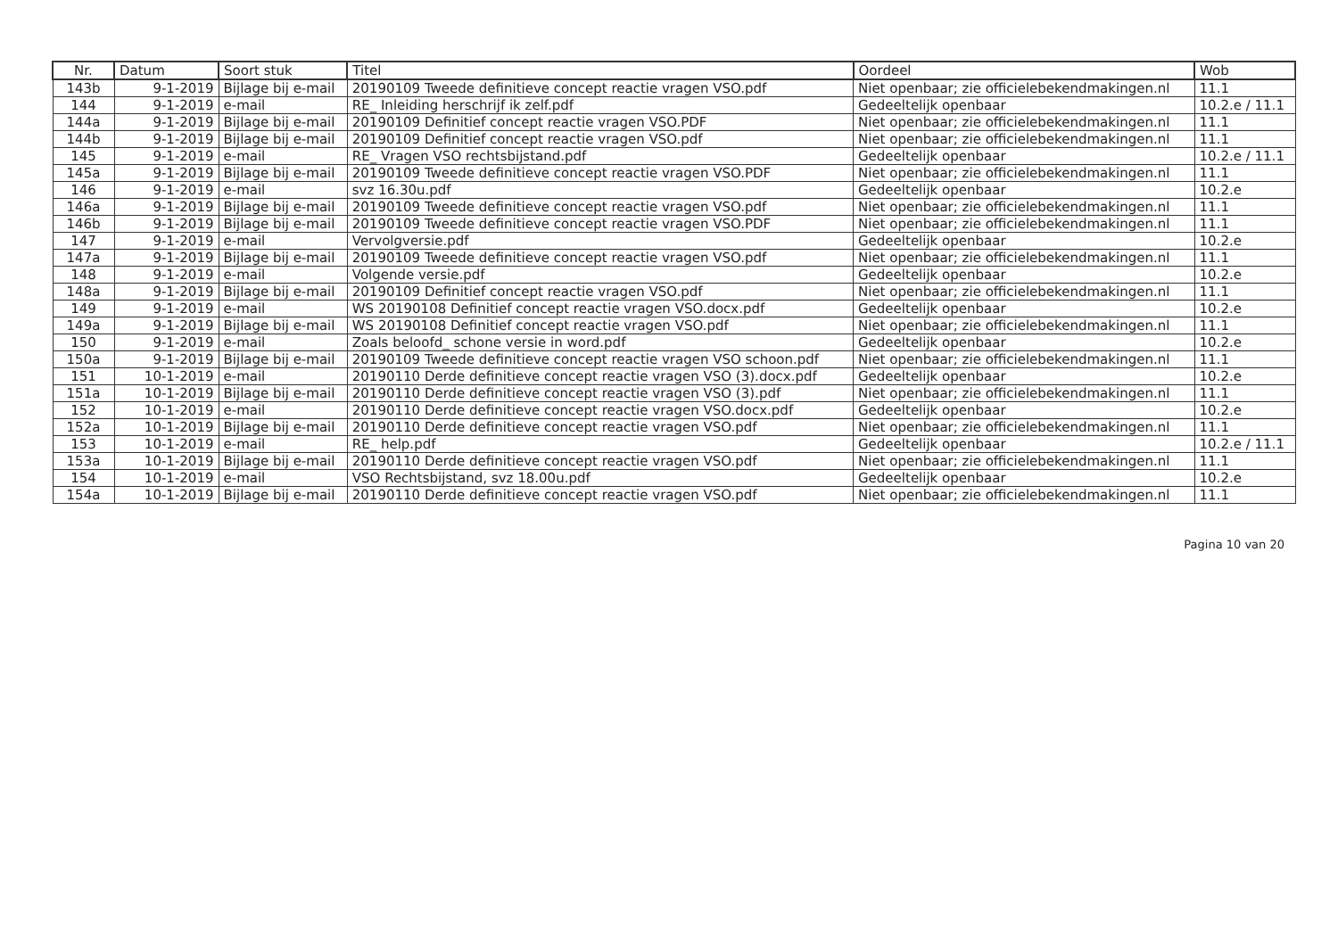| Nr. | Datum | Soort stuk | Titel | Oordeel | Wob |
| --- | --- | --- | --- | --- | --- |
| 143b | 9-1-2019 | Bijlage bij e-mail | 20190109 Tweede definitieve concept reactie vragen VSO.pdf | Niet openbaar; zie officielebekendmakingen.nl | 11.1 |
| 144 | 9-1-2019 | e-mail | RE_ Inleiding herschrijf ik zelf.pdf | Gedeeltelijk openbaar | 10.2.e / 11.1 |
| 144a | 9-1-2019 | Bijlage bij e-mail | 20190109 Definitief concept reactie vragen VSO.PDF | Niet openbaar; zie officielebekendmakingen.nl | 11.1 |
| 144b | 9-1-2019 | Bijlage bij e-mail | 20190109 Definitief concept reactie vragen VSO.pdf | Niet openbaar; zie officielebekendmakingen.nl | 11.1 |
| 145 | 9-1-2019 | e-mail | RE_ Vragen VSO rechtsbijstand.pdf | Gedeeltelijk openbaar | 10.2.e / 11.1 |
| 145a | 9-1-2019 | Bijlage bij e-mail | 20190109 Tweede definitieve concept reactie vragen VSO.PDF | Niet openbaar; zie officielebekendmakingen.nl | 11.1 |
| 146 | 9-1-2019 | e-mail | svz 16.30u.pdf | Gedeeltelijk openbaar | 10.2.e |
| 146a | 9-1-2019 | Bijlage bij e-mail | 20190109 Tweede definitieve concept reactie vragen VSO.pdf | Niet openbaar; zie officielebekendmakingen.nl | 11.1 |
| 146b | 9-1-2019 | Bijlage bij e-mail | 20190109 Tweede definitieve concept reactie vragen VSO.PDF | Niet openbaar; zie officielebekendmakingen.nl | 11.1 |
| 147 | 9-1-2019 | e-mail | Vervolgversie.pdf | Gedeeltelijk openbaar | 10.2.e |
| 147a | 9-1-2019 | Bijlage bij e-mail | 20190109 Tweede definitieve concept reactie vragen VSO.pdf | Niet openbaar; zie officielebekendmakingen.nl | 11.1 |
| 148 | 9-1-2019 | e-mail | Volgende versie.pdf | Gedeeltelijk openbaar | 10.2.e |
| 148a | 9-1-2019 | Bijlage bij e-mail | 20190109 Definitief concept reactie vragen VSO.pdf | Niet openbaar; zie officielebekendmakingen.nl | 11.1 |
| 149 | 9-1-2019 | e-mail | WS 20190108 Definitief concept reactie vragen VSO.docx.pdf | Gedeeltelijk openbaar | 10.2.e |
| 149a | 9-1-2019 | Bijlage bij e-mail | WS 20190108 Definitief concept reactie vragen VSO.pdf | Niet openbaar; zie officielebekendmakingen.nl | 11.1 |
| 150 | 9-1-2019 | e-mail | Zoals beloofd_ schone versie in word.pdf | Gedeeltelijk openbaar | 10.2.e |
| 150a | 9-1-2019 | Bijlage bij e-mail | 20190109 Tweede definitieve concept reactie vragen VSO schoon.pdf | Niet openbaar; zie officielebekendmakingen.nl | 11.1 |
| 151 | 10-1-2019 | e-mail | 20190110 Derde definitieve concept reactie vragen VSO (3).docx.pdf | Gedeeltelijk openbaar | 10.2.e |
| 151a | 10-1-2019 | Bijlage bij e-mail | 20190110 Derde definitieve concept reactie vragen VSO (3).pdf | Niet openbaar; zie officielebekendmakingen.nl | 11.1 |
| 152 | 10-1-2019 | e-mail | 20190110 Derde definitieve concept reactie vragen VSO.docx.pdf | Gedeeltelijk openbaar | 10.2.e |
| 152a | 10-1-2019 | Bijlage bij e-mail | 20190110 Derde definitieve concept reactie vragen VSO.pdf | Niet openbaar; zie officielebekendmakingen.nl | 11.1 |
| 153 | 10-1-2019 | e-mail | RE_ help.pdf | Gedeeltelijk openbaar | 10.2.e / 11.1 |
| 153a | 10-1-2019 | Bijlage bij e-mail | 20190110 Derde definitieve concept reactie vragen VSO.pdf | Niet openbaar; zie officielebekendmakingen.nl | 11.1 |
| 154 | 10-1-2019 | e-mail | VSO Rechtsbijstand, svz 18.00u.pdf | Gedeeltelijk openbaar | 10.2.e |
| 154a | 10-1-2019 | Bijlage bij e-mail | 20190110 Derde definitieve concept reactie vragen VSO.pdf | Niet openbaar; zie officielebekendmakingen.nl | 11.1 |
Pagina 10 van 20